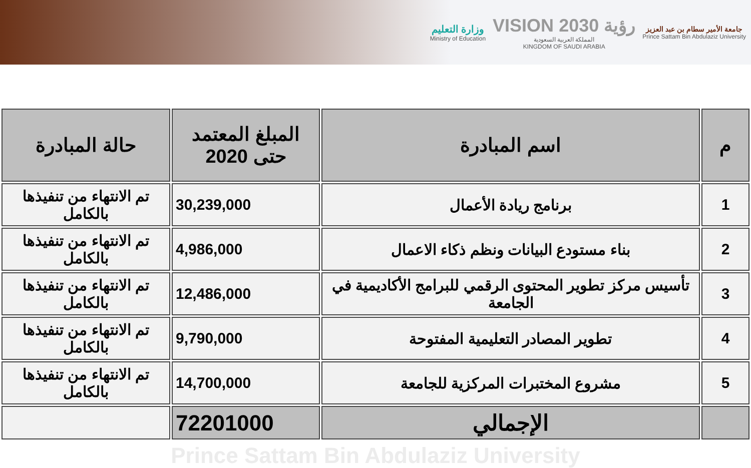وزارة التعليم
Ministry of Education
VISION رؤية 2030
المملكة العربية السعودية
KINGDOM OF SAUDI ARABIA
جامعة الأمير سطام بن عبد العزيز
Prince Sattam Bin Abdulaziz University
| م | اسم المبادرة | المبلغ المعتمد حتى 2020 | حالة المبادرة |
| --- | --- | --- | --- |
| 1 | برنامج ريادة الأعمال | 30,239,000 | تم الانتهاء من تنفيذها بالكامل |
| 2 | بناء مستودع البيانات ونظم ذكاء الاعمال | 4,986,000 | تم الانتهاء من تنفيذها بالكامل |
| 3 | تأسيس مركز تطوير المحتوى الرقمي للبرامج الأكاديمية في الجامعة | 12,486,000 | تم الانتهاء من تنفيذها بالكامل |
| 4 | تطوير المصادر التعليمية المفتوحة | 9,790,000 | تم الانتهاء من تنفيذها بالكامل |
| 5 | مشروع المختبرات المركزية للجامعة | 14,700,000 | تم الانتهاء من تنفيذها بالكامل |
| | الإجمالي | 72201000 | |
Prince Sattam Bin Abdulaziz University